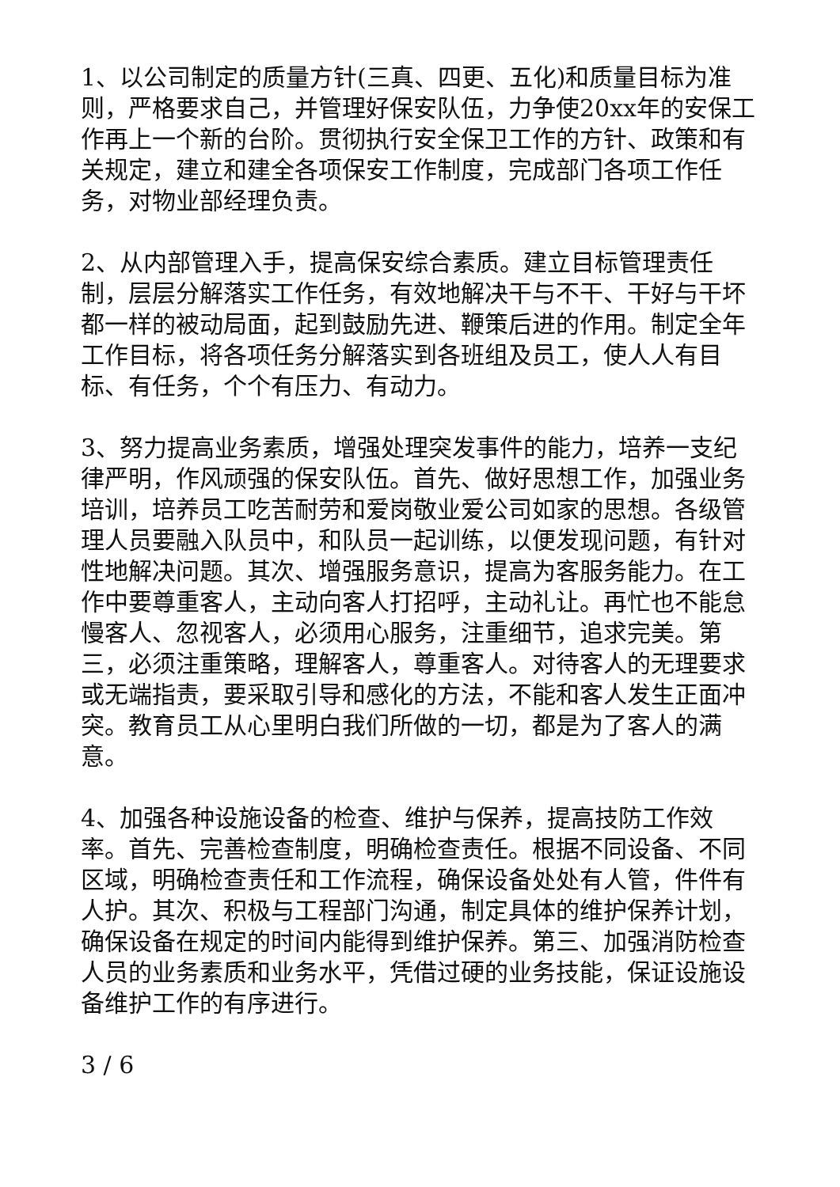1、以公司制定的质量方针(三真、四更、五化)和质量目标为准则，严格要求自己，并管理好保安队伍，力争使20xx年的安保工作再上一个新的台阶。贯彻执行安全保卫工作的方针、政策和有关规定，建立和建全各项保安工作制度，完成部门各项工作任务，对物业部经理负责。
2、从内部管理入手，提高保安综合素质。建立目标管理责任制，层层分解落实工作任务，有效地解决干与不干、干好与干坏都一样的被动局面，起到鼓励先进、鞭策后进的作用。制定全年工作目标，将各项任务分解落实到各班组及员工，使人人有目标、有任务，个个有压力、有动力。
3、努力提高业务素质，增强处理突发事件的能力，培养一支纪律严明，作风顽强的保安队伍。首先、做好思想工作，加强业务培训，培养员工吃苦耐劳和爱岗敬业爱公司如家的思想。各级管理人员要融入队员中，和队员一起训练，以便发现问题，有针对性地解决问题。其次、增强服务意识，提高为客服务能力。在工作中要尊重客人，主动向客人打招呼，主动礼让。再忙也不能怠慢客人、忽视客人，必须用心服务，注重细节，追求完美。第三，必须注重策略，理解客人，尊重客人。对待客人的无理要求或无端指责，要采取引导和感化的方法，不能和客人发生正面冲突。教育员工从心里明白我们所做的一切，都是为了客人的满意。
4、加强各种设施设备的检查、维护与保养，提高技防工作效率。首先、完善检查制度，明确检查责任。根据不同设备、不同区域，明确检查责任和工作流程，确保设备处处有人管，件件有人护。其次、积极与工程部门沟通，制定具体的维护保养计划，确保设备在规定的时间内能得到维护保养。第三、加强消防检查人员的业务素质和业务水平，凭借过硬的业务技能，保证设施设备维护工作的有序进行。
3 / 6